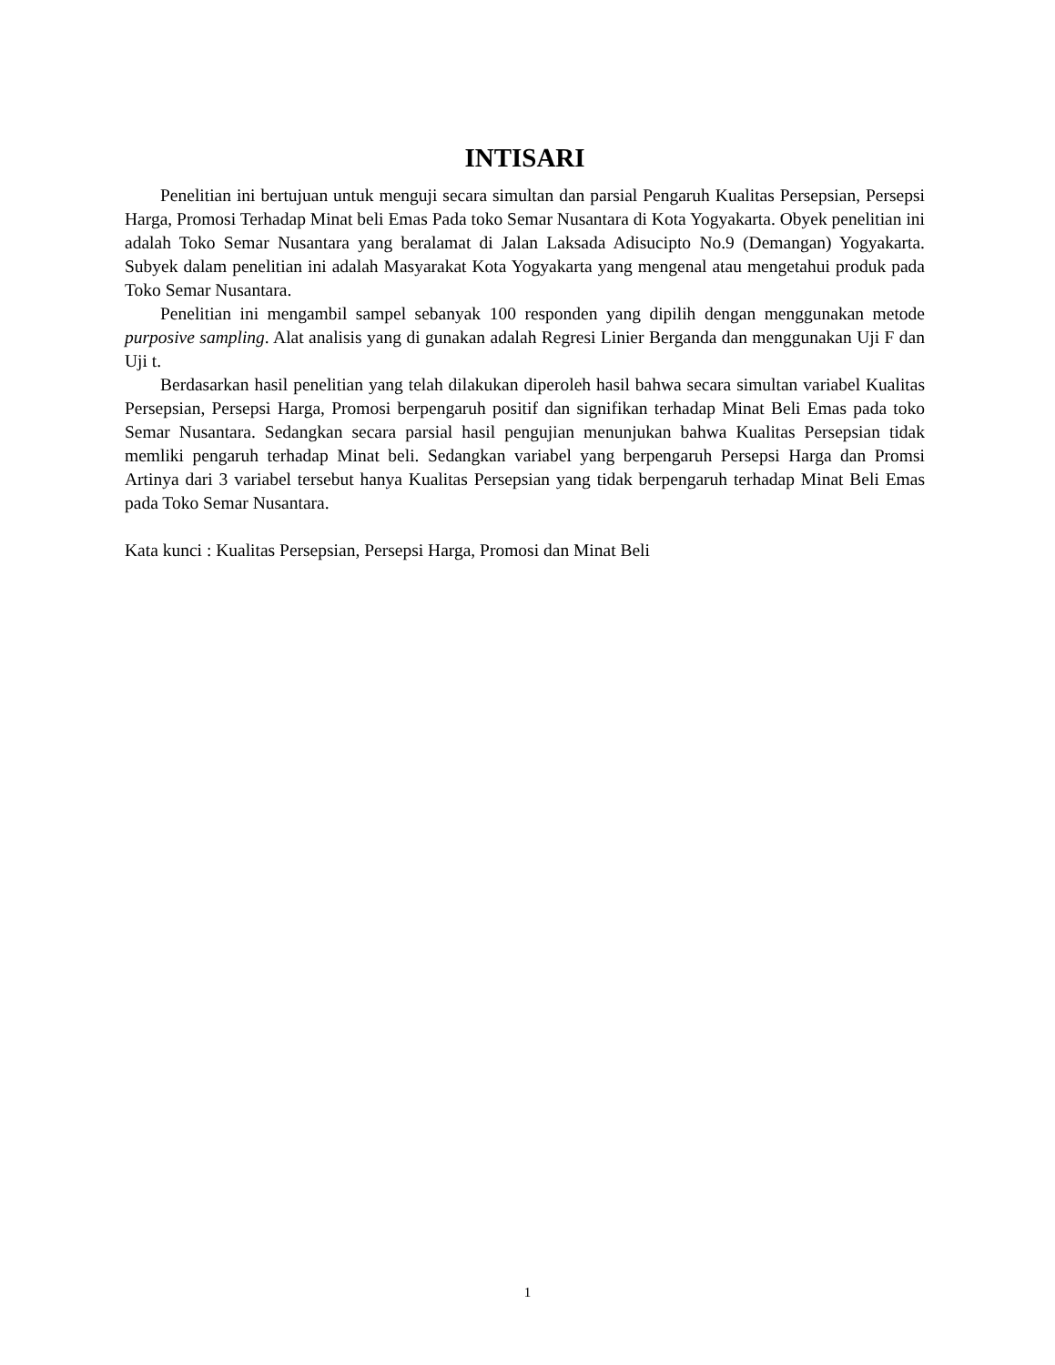INTISARI
Penelitian ini bertujuan untuk menguji secara simultan dan parsial Pengaruh Kualitas Persepsian, Persepsi Harga, Promosi Terhadap Minat beli Emas Pada toko Semar Nusantara di Kota Yogyakarta. Obyek penelitian ini adalah Toko Semar Nusantara yang beralamat di Jalan Laksada Adisucipto No.9 (Demangan) Yogyakarta. Subyek dalam penelitian ini adalah Masyarakat Kota Yogyakarta yang mengenal atau mengetahui produk pada Toko Semar Nusantara.
Penelitian ini mengambil sampel sebanyak 100 responden yang dipilih dengan menggunakan metode purposive sampling. Alat analisis yang di gunakan adalah Regresi Linier Berganda dan menggunakan Uji F dan Uji t.
Berdasarkan hasil penelitian yang telah dilakukan diperoleh hasil bahwa secara simultan variabel Kualitas Persepsian, Persepsi Harga, Promosi berpengaruh positif dan signifikan terhadap Minat Beli Emas pada toko Semar Nusantara. Sedangkan secara parsial hasil pengujian menunjukan bahwa Kualitas Persepsian tidak memliki pengaruh terhadap Minat beli. Sedangkan variabel yang berpengaruh Persepsi Harga dan Promsi Artinya dari 3 variabel tersebut hanya Kualitas Persepsian yang tidak berpengaruh terhadap Minat Beli Emas pada Toko Semar Nusantara.
Kata kunci : Kualitas Persepsian, Persepsi Harga, Promosi dan Minat Beli
1